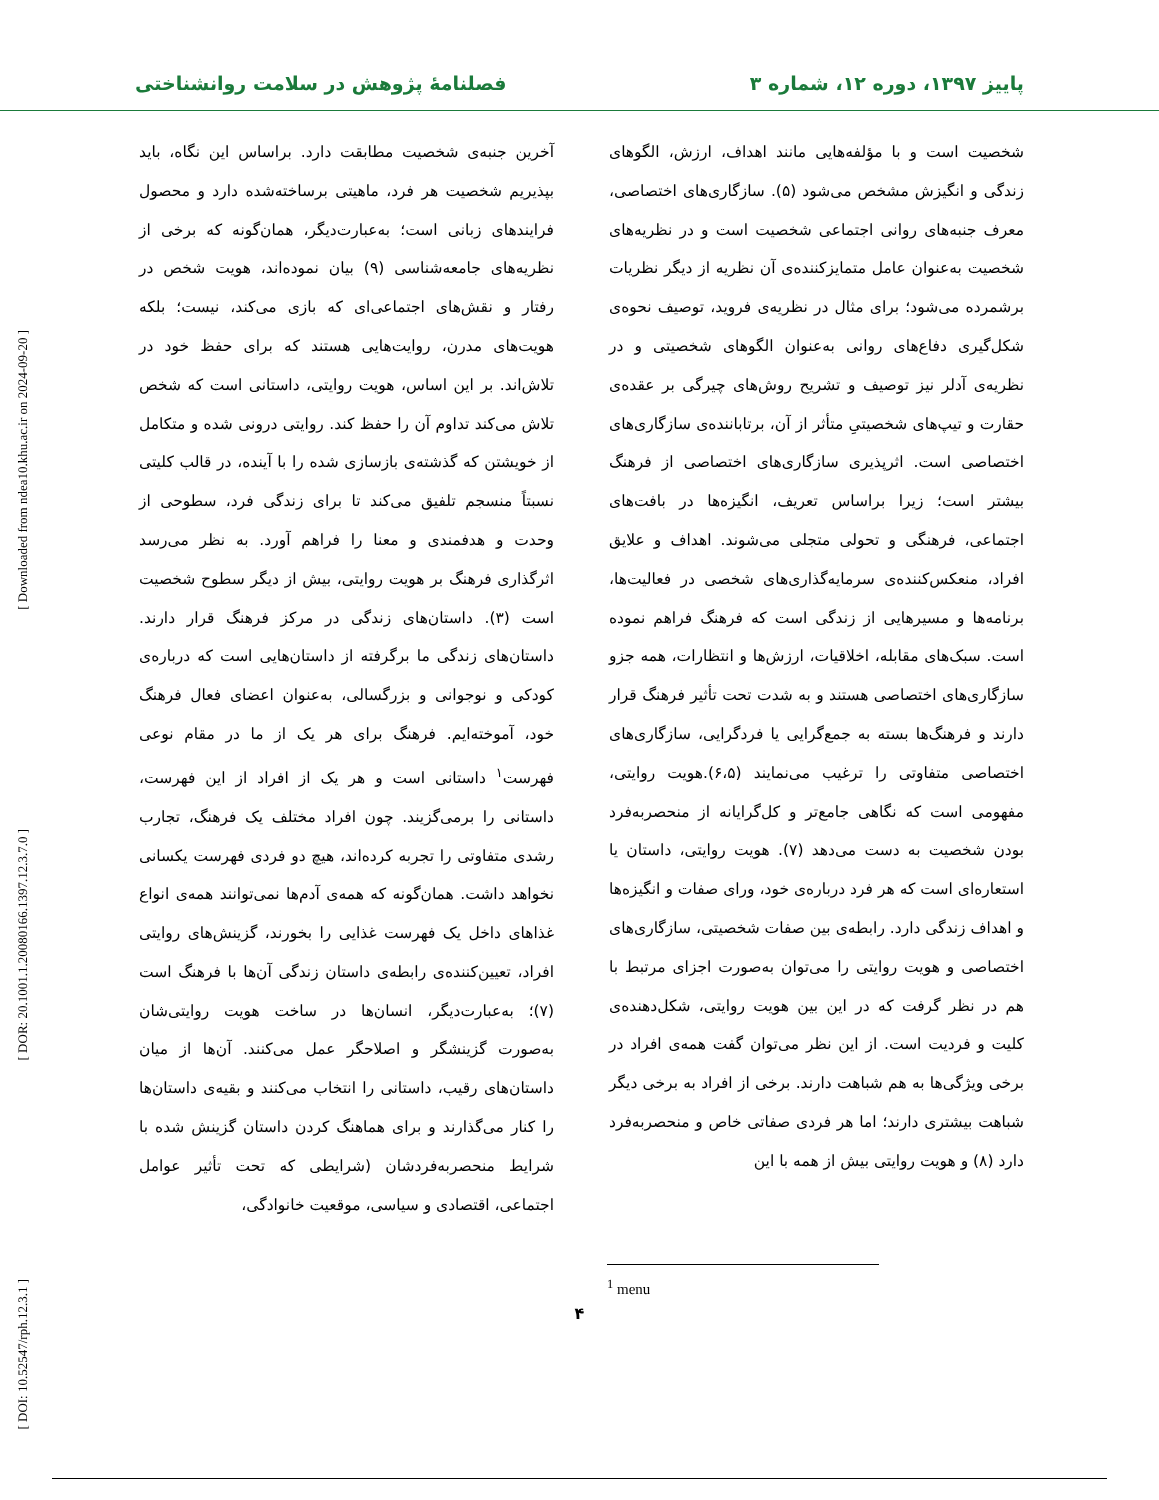پاییز ۱۳۹۷، دوره ۱۲، شماره ۳ فصلنامهٔ پژوهش در سلامت روانشناختی
[ Downloaded from ndea10.khu.ac.ir on 2024-09-20 ]
[ DOR: 20.1001.1.20080166.1397.12.3.7.0 ]
[ DOI: 10.52547/rph.12.3.1 ]
شخصیت است و با مؤلفه‌هایی مانند اهداف، ارزش، الگوهای زندگی و انگیزش مشخص می‌شود (۵). سازگاری‌های اختصاصی، معرف جنبه‌های روانی اجتماعی شخصیت است و در نظریه‌های شخصیت به‌عنوان عامل متمایزکننده‌ی آن نظریه از دیگر نظریات برشمرده می‌شود؛ برای مثال در نظریه‌ی فروید، توصیف نحوه‌ی شکل‌گیری دفاع‌های روانی به‌عنوان الگوهای شخصیتی و در نظریه‌ی آدلر نیز توصیف و تشریح روش‌های چیرگی بر عقده‌ی حقارت و تیپ‌های شخصیتیِ متأثر از آن، برتاباننده‌ی سازگاری‌های اختصاصی است. اثرپذیری سازگاری‌های اختصاصی از فرهنگ بیشتر است؛ زیرا براساس تعریف، انگیزه‌ها در بافت‌های اجتماعی، فرهنگی و تحولی متجلی می‌شوند. اهداف و علایق افراد، منعکس‌کننده‌ی سرمایه‌گذاری‌های شخصی در فعالیت‌ها، برنامه‌ها و مسیرهایی از زندگی است که فرهنگ فراهم نموده است. سبک‌های مقابله، اخلاقیات، ارزش‌ها و انتظارات، همه جزو سازگاری‌های اختصاصی هستند و به شدت تحت تأثیر فرهنگ قرار دارند و فرهنگ‌ها بسته به جمع‌گرایی یا فردگرایی، سازگاری‌های اختصاصی متفاوتی را ترغیب می‌نمایند (۶،۵).هویت روایتی، مفهومی است که نگاهی جامع‌تر و کل‌گرایانه از منحصربه‌فرد بودن شخصیت به دست می‌دهد (۷). هویت روایتی، داستان یا استعاره‌ای است که هر فرد درباره‌ی خود، ورای صفات و انگیزه‌ها و اهداف زندگی دارد. رابطه‌ی بین صفات شخصیتی، سازگاری‌های اختصاصی و هویت روایتی را می‌توان به‌صورت اجزای مرتبط با هم در نظر گرفت که در این بین هویت روایتی، شکل‌دهنده‌ی کلیت و فردیت است. از این نظر می‌توان گفت همه‌ی افراد در برخی ویژگی‌ها به هم شباهت دارند. برخی از افراد به برخی دیگر شباهت بیشتری دارند؛ اما هر فردی صفاتی خاص و منحصربه‌فرد دارد (۸) و هویت روایتی بیش از همه با این
آخرین جنبه‌ی شخصیت مطابقت دارد. براساس این نگاه، باید بپذیریم شخصیت هر فرد، ماهیتی برساخته‌شده دارد و محصول فرایندهای زبانی است؛ به‌عبارت‌دیگر، همان‌گونه که برخی از نظریه‌های جامعه‌شناسی (۹) بیان نموده‌اند، هویت شخص در رفتار و نقش‌های اجتماعی‌ای که بازی می‌کند، نیست؛ بلکه هویت‌های مدرن، روایت‌هایی هستند که برای حفظ خود در تلاش‌اند. بر این اساس، هویت روایتی، داستانی است که شخص تلاش می‌کند تداوم آن را حفظ کند. روایتی درونی شده و متکامل از خویشتن که گذشته‌ی بازسازی شده را با آینده، در قالب کلیتی نسبتاً منسجم تلفیق می‌کند تا برای زندگی فرد، سطوحی از وحدت و هدفمندی و معنا را فراهم آورد. به نظر می‌رسد اثرگذاری فرهنگ بر هویت روایتی، بیش از دیگر سطوح شخصیت است (۳). داستان‌های زندگی در مرکز فرهنگ قرار دارند. داستان‌های زندگی ما برگرفته از داستان‌هایی است که درباره‌ی کودکی و نوجوانی و بزرگسالی، به‌عنوان اعضای فعال فرهنگ خود، آموخته‌ایم. فرهنگ برای هر یک از ما در مقام نوعی فهرست<sup>۱</sup> داستانی است و هر یک از افراد از این فهرست، داستانی را برمی‌گزیند. چون افراد مختلف یک فرهنگ، تجارب رشدی متفاوتی را تجربه کرده‌اند، هیچ دو فردی فهرست یکسانی نخواهد داشت. همان‌گونه که همه‌ی آدم‌ها نمی‌توانند همه‌ی انواع غذاهای داخل یک فهرست غذایی را بخورند، گزینش‌های روایتی افراد، تعیین‌کننده‌ی رابطه‌ی داستان زندگی آن‌ها با فرهنگ است (۷)؛ به‌عبارت‌دیگر، انسان‌ها در ساخت هویت روایتی‌شان به‌صورت گزینشگر و اصلاحگر عمل می‌کنند. آن‌ها از میان داستان‌های رقیب، داستانی را انتخاب می‌کنند و بقیه‌ی داستان‌ها را کنار می‌گذارند و برای هماهنگ کردن داستان گزینش شده با شرایط منحصربه‌فردشان (شرایطی که تحت تأثیر عوامل اجتماعی، اقتصادی و سیاسی، موقعیت خانوادگی،
<sup>1</sup> menu
۴